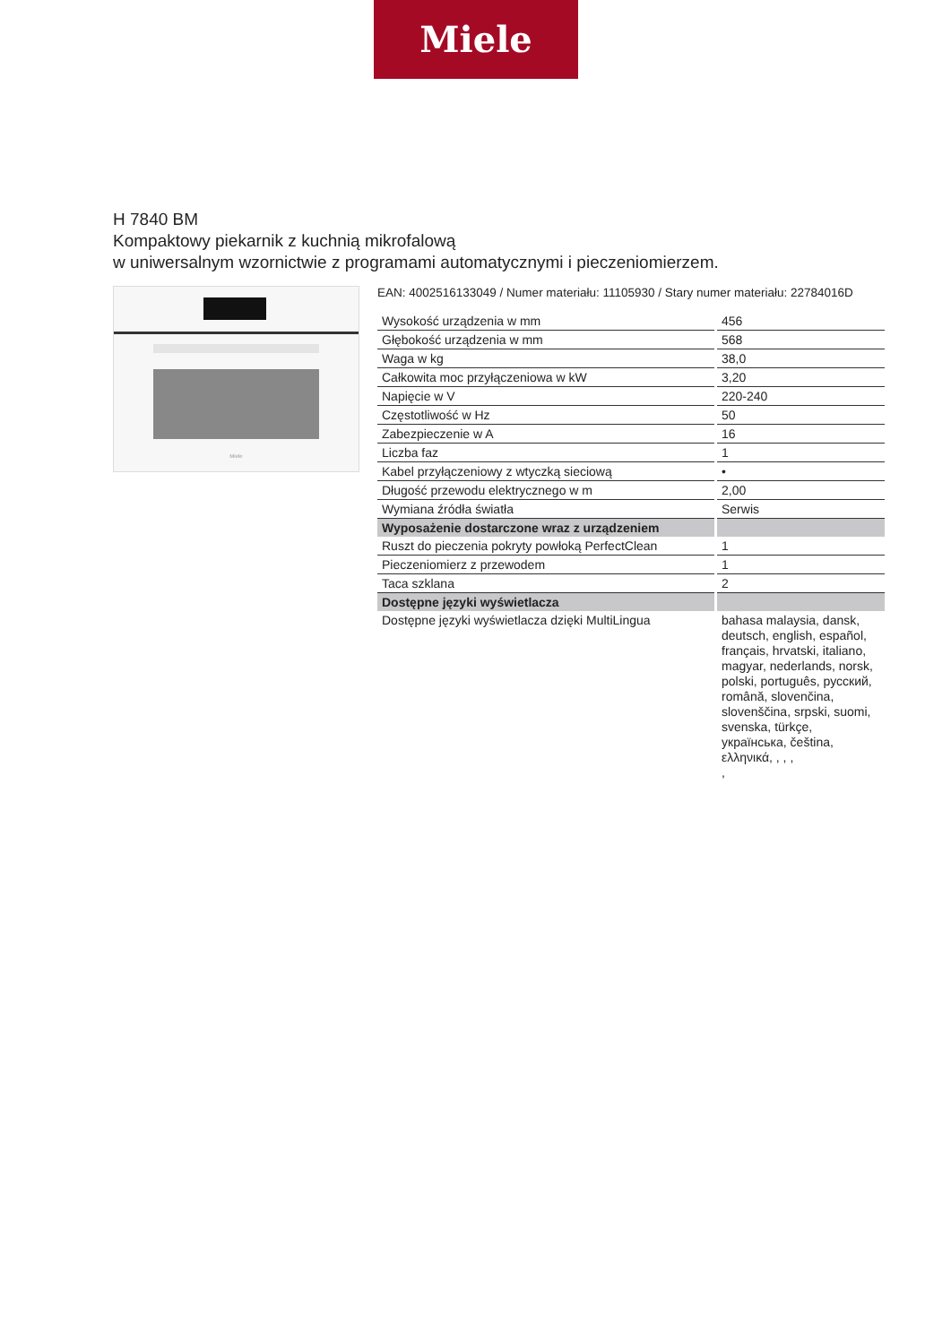Miele
H 7840 BM
Kompaktowy piekarnik z kuchnią mikrofalową
w uniwersalnym wzornictwie z programami automatycznymi i pieczeniomierzem.
Miele
EAN: 4002516133049 / Numer materiału: 11105930 / Stary numer materiału: 22784016D
| Wysokość urządzenia w mm | 456 |
| Głębokość urządzenia w mm | 568 |
| Waga w kg | 38,0 |
| Całkowita moc przyłączeniowa w kW | 3,20 |
| Napięcie w V | 220-240 |
| Częstotliwość w Hz | 50 |
| Zabezpieczenie w A | 16 |
| Liczba faz | 1 |
| Kabel przyłączeniowy z wtyczką sieciową | • |
| Długość przewodu elektrycznego w m | 2,00 |
| Wymiana źródła światła | Serwis |
| Wyposażenie dostarczone wraz z urządzeniem | |
| Ruszt do pieczenia pokryty powłoką PerfectClean | 1 |
| Pieczeniomierz z przewodem | 1 |
| Taca szklana | 2 |
| Dostępne języki wyświetlacza | |
| Dostępne języki wyświetlacza dzięki MultiLingua | bahasa malaysia, dansk, deutsch, english, español, français, hrvatski, italiano, magyar, nederlands, norsk, polski, português, русский, română, slovenčina, slovenščina, srpski, suomi, svenska, türkçe, українська, čeština, ελληνικά, , , , , |